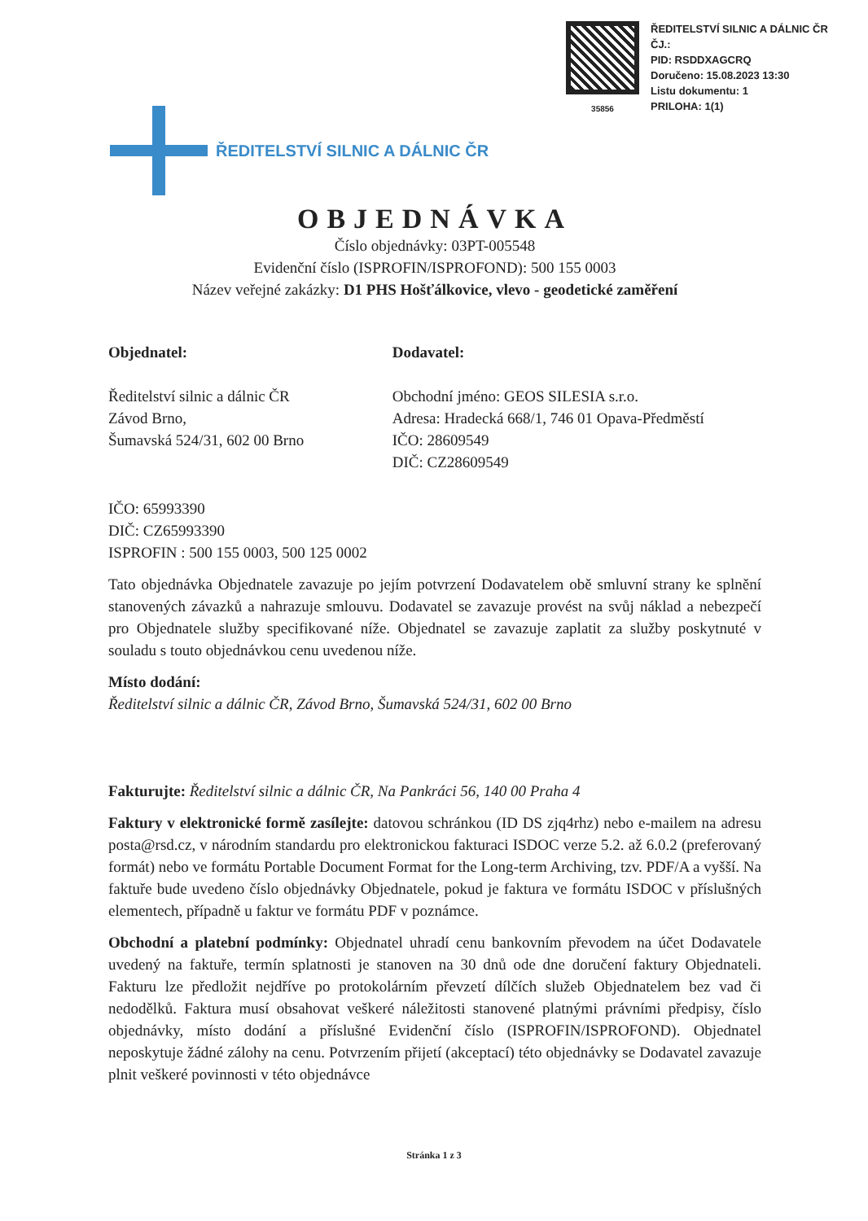35856
ŘEDITELSTVÍ SILNIC A DÁLNIC ČR
ČJ.:
PID: RSDDXAGCRQ
Doručeno: 15.08.2023 13:30
Listu dokumentu: 1
PRILOHA: 1(1)
ŘEDITELSTVÍ SILNIC A DÁLNIC ČR
OBJEDNÁVKA
Číslo objednávky: 03PT-005548
Evidenční číslo (ISPROFIN/ISPROFOND): 500 155 0003
Název veřejné zakázky: D1 PHS Hošťálkovice, vlevo - geodetické zaměření
Objednatel:
Ředitelství silnic a dálnic ČR
Závod Brno,
Šumavská 524/31, 602 00 Brno
Dodavatel:
Obchodní jméno: GEOS SILESIA s.r.o.
Adresa: Hradecká 668/1, 746 01 Opava-Předměstí
IČO: 28609549
DIČ: CZ28609549
IČO: 65993390
DIČ: CZ65993390
ISPROFIN : 500 155 0003, 500 125 0002
Tato objednávka Objednatele zavazuje po jejím potvrzení Dodavatelem obě smluvní strany ke splnění stanovených závazků a nahrazuje smlouvu. Dodavatel se zavazuje provést na svůj náklad a nebezpečí pro Objednatele služby specifikované níže. Objednatel se zavazuje zaplatit za služby poskytnuté v souladu s touto objednávkou cenu uvedenou níže.
Místo dodání:
Ředitelství silnic a dálnic ČR, Závod Brno, Šumavská 524/31, 602 00 Brno
Fakturujte: Ředitelství silnic a dálnic ČR, Na Pankráci 56, 140 00 Praha 4
Faktury v elektronické formě zasílejte: datovou schránkou (ID DS zjq4rhz) nebo e-mailem na adresu posta@rsd.cz, v národním standardu pro elektronickou fakturaci ISDOC verze 5.2. až 6.0.2 (preferovaný formát) nebo ve formátu Portable Document Format for the Long-term Archiving, tzv. PDF/A a vyšší. Na faktuře bude uvedeno číslo objednávky Objednatele, pokud je faktura ve formátu ISDOC v příslušných elementech, případně u faktur ve formátu PDF v poznámce.
Obchodní a platební podmínky: Objednatel uhradí cenu bankovním převodem na účet Dodavatele uvedený na faktuře, termín splatnosti je stanoven na 30 dnů ode dne doručení faktury Objednateli. Fakturu lze předložit nejdříve po protokolárním převzetí dílčích služeb Objednatelem bez vad či nedodělků. Faktura musí obsahovat veškeré náležitosti stanovené platnými právními předpisy, číslo objednávky, místo dodání a příslušné Evidenční číslo (ISPROFIN/ISPROFOND). Objednatel neposkytuje žádné zálohy na cenu. Potvrzením přijetí (akceptací) této objednávky se Dodavatel zavazuje plnit veškeré povinnosti v této objednávce
Stránka 1 z 3